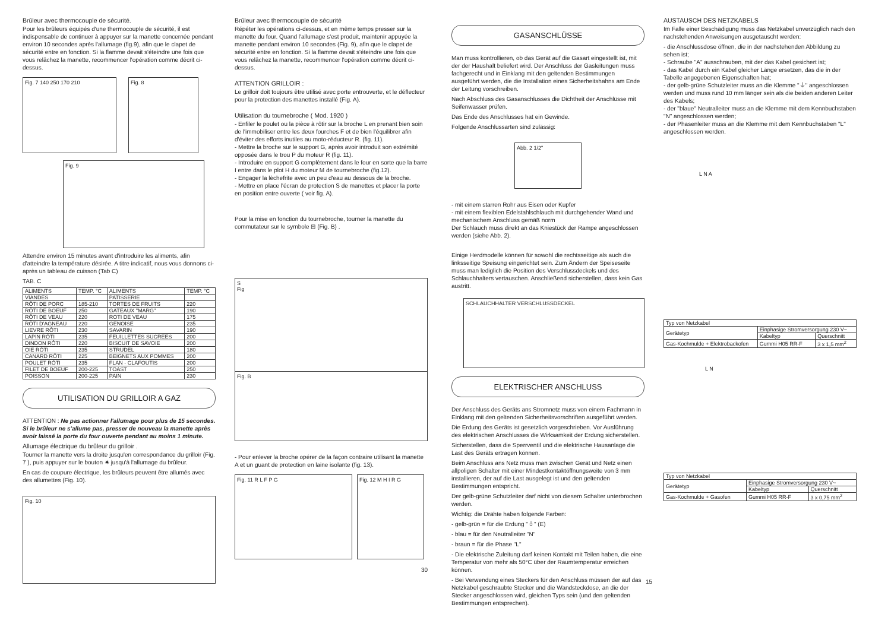Brûleur avec thermocouple de sécurité.
Pour les brûleurs équipés d'une thermocouple de sécurité, il est indispensable de continuer à appuyer sur la manette concernée pendant environ 10 secondes après l'allumage (fig.9), afin que le clapet de sécurité entre en fonction. Si la flamme devait s'éteindre une fois que vous relâchez la manette, recommencer l'opération comme décrit ci-dessus.
Fig. 7 140 250 170 210 Fig. 8
Fig. 9
Attendre environ 15 minutes avant d'introduire les aliments, afin d'atteindre la température désirée. A titre indicatif, nous vous donnons ci-après un tableau de cuisson (Tab C)
TAB. C
| ALIMENTS | TEMP. °C | ALIMENTS | TEMP. °C |
| --- | --- | --- | --- |
| VIANDES | | PATISSERIE | |
| RÔTI DE PORC | 185-210 | TORTES DE FRUITS | 220 |
| RÔTI DE BOEUF | 250 | GATEAUX "MARG" | 190 |
| RÔTI DE VEAU | 220 | ROTI DE VEAU | 175 |
| RÔTI D'AGNEAU | 220 | GENOISE | 235 |
| LIEVRE RÔTI | 230 | SAVARIN | 190 |
| LAPIN RÔTI | 235 | FEUILLETTES SUCREES | 200 |
| DINDON RÔTI | 220 | BISCUIT DE SAVOIE | 200 |
| OIE RÔTI | 235 | STRUDEL | 180 |
| CANARD RÔTI | 225 | BEIGNETS AUX POMMES | 200 |
| POULET RÔTI | 235 | FLAN - CLAFOUTIS | 200 |
| FILET DE BOEUF | 200-225 | TOAST | 250 |
| POISSON | 200-225 | PAIN | 230 |
UTILISATION DU GRILLOIR A GAZ
ATTENTION : Ne pas actionner l'allumage pour plus de 15 secondes. Si le brûleur ne s'allume pas, presser de nouveau la manette après avoir laissé la porte du four ouverte pendant au moins 1 minute.
Allumage électrique du brûleur du grilloir .
Tourner la manette vers la droite jusqu'en correspondance du grilloir (Fig. 7 ), puis appuyer sur le bouton ✷ jusqu'à l'allumage du brûleur.
En cas de coupure électrique, les brûleurs peuvent être allumés avec des allumettes (Fig. 10).
Fig. 10
Brûleur avec thermocouple de sécurité
Répéter les opérations ci-dessus, et en même temps presser sur la manette du four. Quand l'allumage s'est produit, maintenir appuyée la manette pendant environ 10 secondes (Fig. 9), afin que le clapet de sécurité entre en fonction. Si la flamme devait s'éteindre une fois que vous relâchez la manette, recommencer l'opération comme décrit ci-dessus.
ATTENTION GRILLOIR :
Le grilloir doit toujours être utilisé avec porte entrouverte, et le déflecteur pour la protection des manettes installé (Fig. A).
Utilisation du tournebroche ( Mod. 1920 )
- Enfiler le poulet ou la pièce à rôtir sur la broche L en prenant bien soin de l'immobiliser entre les deux fourches F et de bien l'équilibrer afin d'éviter des efforts inutiles au moto-réducteur R. (fig. 11).
- Mettre la broche sur le support G, après avoir introduit son extrémité opposée dans le trou P du moteur R (fig. 11).
- Introduire en support G complètement dans le four en sorte que la barre I entre dans le plot H du moteur M de tournebroche (fig.12).
- Engager la lèchefrite avec un peu d'eau au dessous de la broche.
- Mettre en place l'écran de protection S de manettes et placer la porte en position entre ouverte ( voir fig. A).
Pour la mise en fonction du tournebroche, tourner la manette du commutateur sur le symbole ⊟ (Fig. B) .
S
Fig
Fig. B
- Pour enlever la broche opérer de la façon contraire utilisant la manette A et un guant de protection en laine isolante (fig. 13).
Fig. 11 R L F P G Fig. 12 M H I R G
30
GASANSCHLÜSSE
Man muss kontrollieren, ob das Gerät auf die Gasart eingestellt ist, mit der der Haushalt beliefert wird. Der Anschluss der Gasleitungen muss fachgerecht und in Einklang mit den geltenden Bestimmungen ausgeführt werden, die die Installation eines Sicherheitshahns am Ende der Leitung vorschreiben.
Nach Abschluss des Gasanschlusses die Dichtheit der Anschlüsse mit Seifenwasser prüfen.
Das Ende des Anschlusses hat ein Gewinde.
Folgende Anschlussarten sind zulässig:
Abb. 2 1/2"
- mit einem starren Rohr aus Eisen oder Kupfer
- mit einem flexiblen Edelstahlschlauch mit durchgehender Wand und mechanischem Anschluss gemäß norm
Der Schlauch muss direkt an das Kniestück der Rampe angeschlossen werden (siehe Abb. 2).
Einige Herdmodelle können für sowohl die rechtsseitige als auch die linksseitige Speisung eingerichtet sein. Zum Ändern der Speiseseite muss man lediglich die Position des Verschlussdeckels und des Schlauchhalters vertauschen. Anschließend sicherstellen, dass kein Gas austritt.
SCHLAUCHHALTER VERSCHLUSSDECKEL
ELEKTRISCHER ANSCHLUSS
Der Anschluss des Geräts ans Stromnetz muss von einem Fachmann in Einklang mit den geltenden Sicherheitsvorschriften ausgeführt werden.
Die Erdung des Geräts ist gesetzlich vorgeschrieben. Vor Ausführung des elektrischen Anschlusses die Wirksamkeit der Erdung sicherstellen.
Sicherstellen, dass die Sperrventil und die elektrische Hausanlage die Last des Geräts ertragen können.
Beim Anschluss ans Netz muss man zwischen Gerät und Netz einen allpoligen Schalter mit einer Mindestkontaktöffnungsweite von 3 mm installieren, der auf die Last ausgelegt ist und den geltenden Bestimmungen entspricht.
Der gelb-grüne Schutzleiter darf nicht von diesem Schalter unterbrochen werden.
Wichtig: die Drähte haben folgende Farben:
- gelb-grün = für die Erdung "⏚" (E)
- blau = für den Neutralleiter "N"
- braun = für die Phase "L"
- Die elektrische Zuleitung darf keinen Kontakt mit Teilen haben, die eine Temperatur von mehr als 50°C über der Raumtemperatur erreichen können.
- Bei Verwendung eines Steckers für den Anschluss müssen der auf das Netzkabel geschraubte Stecker und die Wandsteckdose, an die der Stecker angeschlossen wird, gleichen Typs sein (und den geltenden Bestimmungen entsprechen).
AUSTAUSCH DES NETZKABELS
Im Falle einer Beschädigung muss das Netzkabel unverzüglich nach den nachstehenden Anweisungen ausgetauscht werden:
- die Anschlussdose öffnen, die in der nachstehenden Abbildung zu sehen ist;
- Schraube "A" ausschrauben, mit der das Kabel gesichert ist;
- das Kabel durch ein Kabel gleicher Länge ersetzen, das die in der Tabelle angegebenen Eigenschaften hat;
- der gelb-grüne Schutzleiter muss an die Klemme "⏚" angeschlossen werden und muss rund 10 mm länger sein als die beiden anderen Leiter des Kabels;
- der "blaue" Neutralleiter muss an die Klemme mit dem Kennbuchstaben "N" angeschlossen werden;
- der Phasenleiter muss an die Klemme mit dem Kennbuchstaben "L" angeschlossen werden.
L N A
| Typ von Netzkabel | | |
| Gerätetyp | Einphasige Stromversorgung 230 V~ | |
| | Kabeltyp | Querschnitt |
| Gas-Kochmulde + Elektrobackofen | Gummi H05 RR-F | 3 x 1,5 mm<sup>2</sup> |
L N
| Typ von Netzkabel | | |
| Gerätetyp | Einphasige Stromversorgung 230 V~ | |
| | Kabeltyp | Querschnitt |
| Gas-Kochmulde + Gasofen | Gummi H05 RR-F | 3 x 0,75 mm<sup>2</sup> |
15